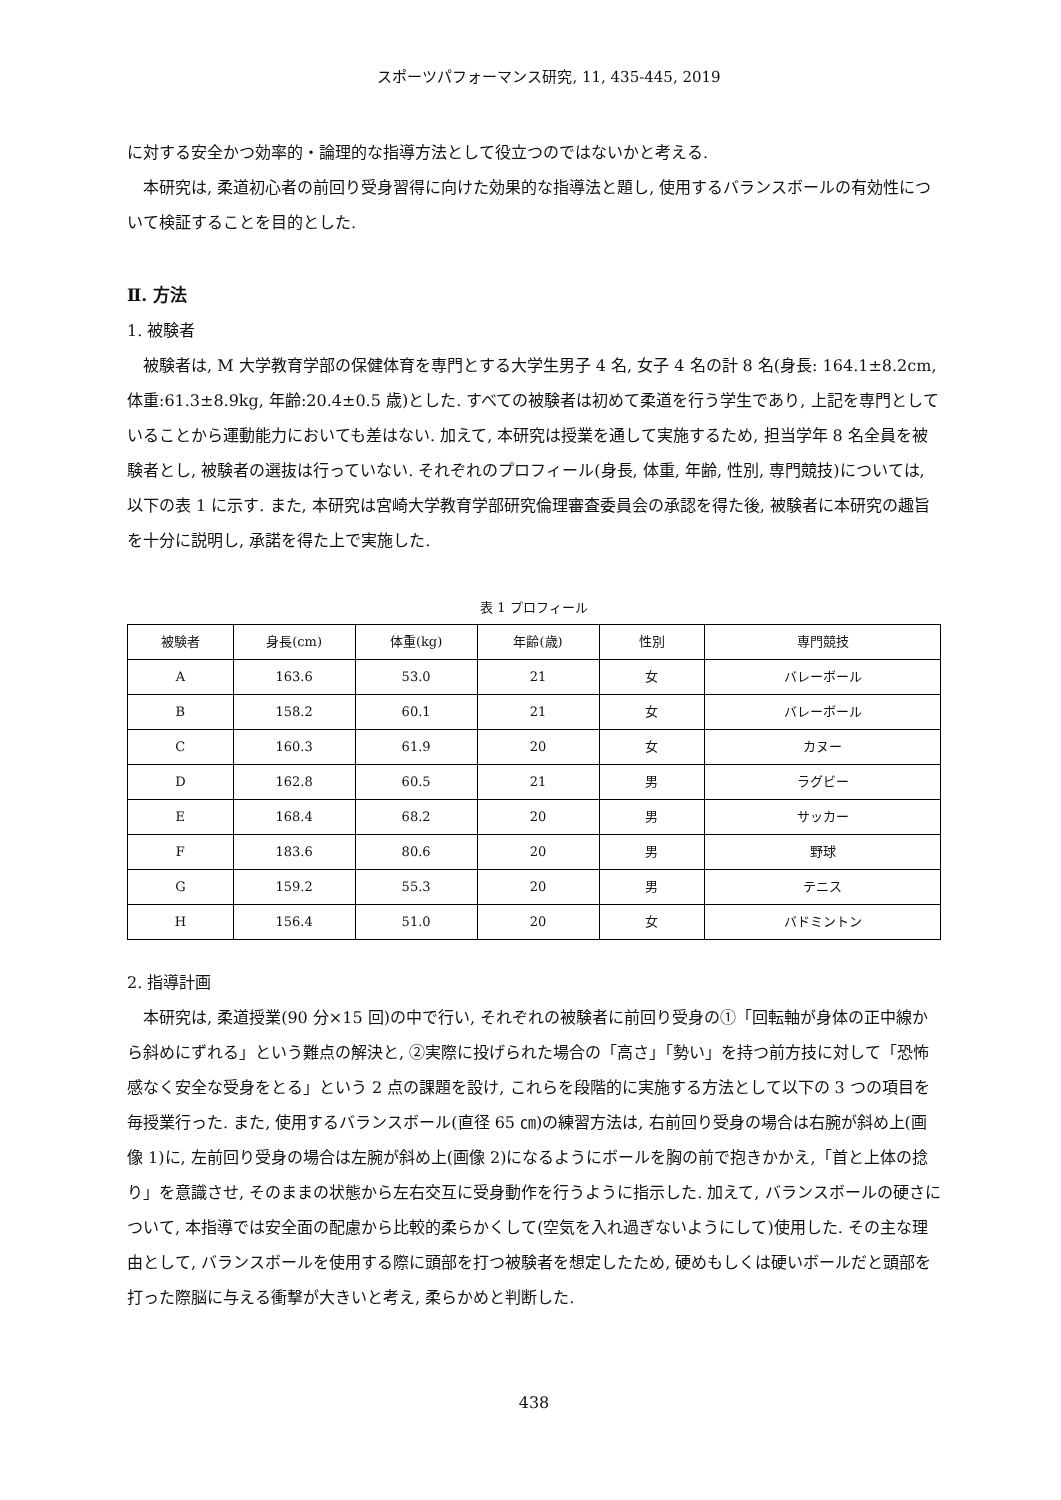スポーツパフォーマンス研究, 11, 435-445, 2019
に対する安全かつ効率的・論理的な指導方法として役立つのではないかと考える.
本研究は, 柔道初心者の前回り受身習得に向けた効果的な指導法と題し, 使用するバランスボールの有効性について検証することを目的とした.
Ⅱ. 方法
1. 被験者
被験者は, M 大学教育学部の保健体育を専門とする大学生男子 4 名, 女子 4 名の計 8 名(身長: 164.1±8.2cm, 体重:61.3±8.9kg, 年齢:20.4±0.5 歳)とした. すべての被験者は初めて柔道を行う学生であり, 上記を専門としていることから運動能力においても差はない. 加えて, 本研究は授業を通して実施するため, 担当学年 8 名全員を被験者とし, 被験者の選抜は行っていない. それぞれのプロフィール(身長, 体重, 年齢, 性別, 専門競技)については, 以下の表 1 に示す. また, 本研究は宮崎大学教育学部研究倫理審査委員会の承認を得た後, 被験者に本研究の趣旨を十分に説明し, 承諾を得た上で実施した.
表 1 プロフィール
| 被験者 | 身長(cm) | 体重(kg) | 年齢(歳) | 性別 | 専門競技 |
| --- | --- | --- | --- | --- | --- |
| A | 163.6 | 53.0 | 21 | 女 | バレーボール |
| B | 158.2 | 60.1 | 21 | 女 | バレーボール |
| C | 160.3 | 61.9 | 20 | 女 | カヌー |
| D | 162.8 | 60.5 | 21 | 男 | ラグビー |
| E | 168.4 | 68.2 | 20 | 男 | サッカー |
| F | 183.6 | 80.6 | 20 | 男 | 野球 |
| G | 159.2 | 55.3 | 20 | 男 | テニス |
| H | 156.4 | 51.0 | 20 | 女 | バドミントン |
2. 指導計画
本研究は, 柔道授業(90 分×15 回)の中で行い, それぞれの被験者に前回り受身の①「回転軸が身体の正中線から斜めにずれる」という難点の解決と, ②実際に投げられた場合の「高さ」「勢い」を持つ前方技に対して「恐怖感なく安全な受身をとる」という 2 点の課題を設け, これらを段階的に実施する方法として以下の 3 つの項目を毎授業行った. また, 使用するバランスボール(直径 65 ㎝)の練習方法は, 右前回り受身の場合は右腕が斜め上(画像 1)に, 左前回り受身の場合は左腕が斜め上(画像 2)になるようにボールを胸の前で抱きかかえ,「首と上体の捻り」を意識させ, そのままの状態から左右交互に受身動作を行うように指示した. 加えて, バランスボールの硬さについて, 本指導では安全面の配慮から比較的柔らかくして(空気を入れ過ぎないようにして)使用した. その主な理由として, バランスボールを使用する際に頭部を打つ被験者を想定したため, 硬めもしくは硬いボールだと頭部を打った際脳に与える衝撃が大きいと考え, 柔らかめと判断した.
438